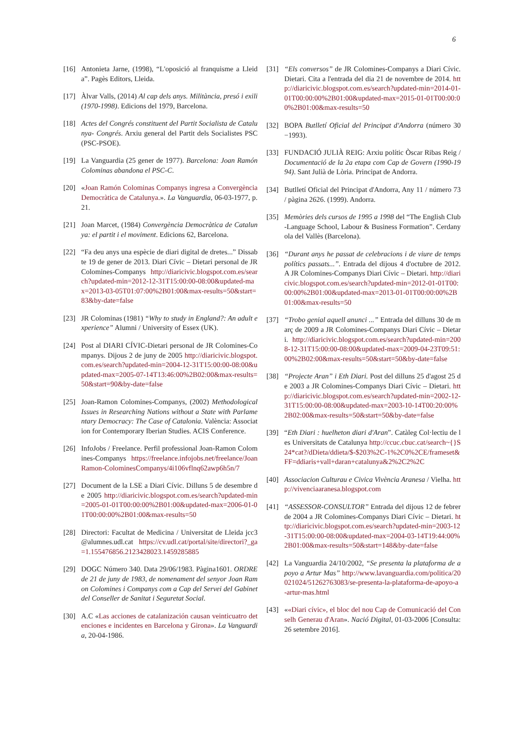6
[16] Antonieta Jarne, (1998), “L'oposició al franquisme a Lleida”. Pagès Editors, Lleida.
[17] Àlvar Valls, (2014) Al cap dels anys. Militància, presó i exili (1970-1998). Edicions del 1979, Barcelona.
[18] Actes del Congrés constituent del Partit Socialista de Catalunya- Congrés. Arxiu general del Partit dels Socialistes PSC(PSC-PSOE).
[19] La Vanguardia (25 gener de 1977). Barcelona: Joan Ramón Colominas abandona el PSC-C.
[20] «Joan Ramón Colominas Companys ingresa a Convergència Democràtica de Catalunya.». La Vanguardia, 06-03-1977, p. 21.
[21] Joan Marcet, (1984) Convergència Democràtica de Catalunya: el partit i el moviment. Edicions 62, Barcelona.
[22] “Fa deu anys una espècie de diari digital de dretes...” Dissabte 19 de gener de 2013. Diari Cívic – Dietari personal de JR Colomines-Companys http://diaricivic.blogspot.com.es/search?updated-min=2012-12-31T15:00:00-08:00&updated-max=2013-03-05T01:07:00%2B01:00&max-results=50&start=83&by-date=false
[23] JR Colominas (1981) “Why to study in England?: An adult experience” Alumni / University of Essex (UK).
[24] Post al DIARI CÍVIC-Dietari personal de JR Colomines-Companys. Dijous 2 de juny de 2005 http://diaricivic.blogspot.com.es/search?updated-min=2004-12-31T15:00:00-08:00&updated-max=2005-07-14T13:46:00%2B02:00&max-results=50&start=90&by-date=false
[25] Joan-Ramon Colomines-Companys, (2002) Methodological Issues in Researching Nations without a State with Parlamentary Democracy: The Case of Catalonia. València: Association for Contemporary Iberian Studies. ACIS Conference.
[26] InfoJobs / Freelance. Perfil professional Joan-Ramon Colomines-Companys https://freelance.infojobs.net/freelance/JoanRamon-ColominesCompanys/4i106vflnq62awp6h5n/7
[27] Document de la LSE a Diari Cívic. Dilluns 5 de desembre de 2005 http://diaricivic.blogspot.com.es/search?updated-min=2005-01-01T00:00:00%2B01:00&updated-max=2006-01-01T00:00:00%2B01:00&max-results=50
[28] Directori: Facultat de Medicina / Universitat de Lleida jcc3@alumnes.udl.cat https://cv.udl.cat/portal/site/directori?_ga=1.155476856.2123428023.1459285885
[29] DOGC Número 340. Data 29/06/1983. Pàgina1601. ORDRE de 21 de juny de 1983, de nomenament del senyor Joan Ramon Colomines i Companys com a Cap del Servei del Gabinet del Conseller de Sanitat i Seguretat Social.
[30] A.C «Las acciones de catalanización causan veinticuatro detenciones e incidentes en Barcelona y Girona». La Vanguardia, 20-04-1986.
[31] “Els conversos” de JR Colomines-Companys a Diari Cívic. Dietari. Cita a l'entrada del dia 21 de novembre de 2014. http://diaricivic.blogspot.com.es/search?updated-min=2014-01-01T00:00:00%2B01:00&updated-max=2015-01-01T00:00:00%2B01:00&max-results=50
[32] BOPA Butlletí Oficial del Principat d'Andorra (número 30 −1993).
[33] FUNDACIÓ JULIÀ REIG: Arxiu polític Òscar Ribas Reig / Documentació de la 2a etapa com Cap de Govern (1990-1994). Sant Julià de Lòria. Principat de Andorra.
[34] Butlletí Oficial del Principat d'Andorra, Any 11 / número 73 / pàgina 2626. (1999). Andorra.
[35] Memòries dels cursos de 1995 a 1998 del “The English Club-Language School, Labour & Business Formation”. Cerdanyola del Vallès (Barcelona).
[36] “Durant anys he passat de celebracions i de viure de temps polítics passats...”. Entrada del dijous 4 d'octubre de 2012. A JR Colomines-Companys Diari Cívic – Dietari. http://diaricivic.blogspot.com.es/search?updated-min=2012-01-01T00:00:00%2B01:00&updated-max=2013-01-01T00:00:00%2B01:00&max-results=50
[37] “Trobo genial aquell anunci ...” Entrada del dilluns 30 de març de 2009 a JR Colomines-Companys Diari Cívic – Dietari. http://diaricivic.blogspot.com.es/search?updated-min=2008-12-31T15:00:00-08:00&updated-max=2009-04-23T09:51:00%2B02:00&max-results=50&start=50&by-date=false
[38] “Projecte Aran” i Eth Diari. Post del dilluns 25 d'agost 25 de 2003 a JR Colomines-Companys Diari Cívic – Dietari. http://diaricivic.blogspot.com.es/search?updated-min=2002-12-31T15:00:00-08:00&updated-max=2003-10-14T00:20:00%2B02:00&max-results=50&start=50&by-date=false
[39] “Eth Diari : huelheton diari d'Aran”. Catàleg Col·lectiu de les Universitats de Catalunya http://ccuc.cbuc.cat/search~{}S24*cat?/dDieta/ddieta/$-$203%2C-1%2C0%2CE/frameset&FF=ddiaris+vall+daran+catalunya&2%2C2%2C
[40] Associacion Culturau e Civica Vivència Aranesa / Vielha. http://vivenciaaranesa.blogspot.com
[41] “ASSESSOR-CONSULTOR” Entrada del dijous 12 de febrer de 2004 a JR Colomines-Companys Diari Cívic – Dietari. http://diaricivic.blogspot.com.es/search?updated-min=2003-12-31T15:00:00-08:00&updated-max=2004-03-14T19:44:00%2B01:00&max-results=50&start=148&by-date=false
[42] La Vanguardia 24/10/2002, “Se presenta la plataforma de apoyo a Artur Mas” http://www.lavanguardia.com/politica/20021024/51262763083/se-presenta-la-plataforma-de-apoyo-a-artur-mas.html
[43] ««Diari cívic», el bloc del nou Cap de Comunicació del Conselh Generau d'Aran». Nació Digital, 01-03-2006 [Consulta: 26 setembre 2016].